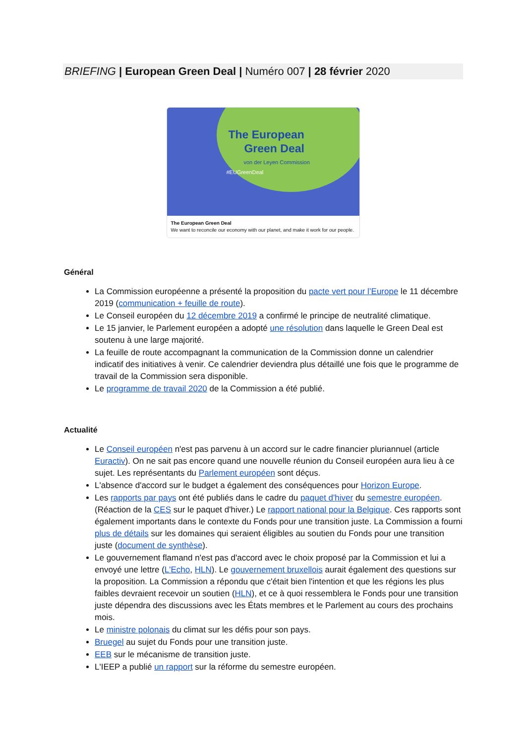BRIEFING | European Green Deal | Numéro 007 | 28 février 2020
The European
Green Deal
von der Leyen Commission
#EUGreenDeal
The European Green Deal
We want to reconcile our economy with our planet, and make it work for our people.
Général
La Commission européenne a présenté la proposition du pacte vert pour l’Europe le 11 décembre 2019 (communication + feuille de route).
Le Conseil européen du 12 décembre 2019 a confirmé le principe de neutralité climatique.
Le 15 janvier, le Parlement européen a adopté une résolution dans laquelle le Green Deal est soutenu à une large majorité.
La feuille de route accompagnant la communication de la Commission donne un calendrier indicatif des initiatives à venir. Ce calendrier deviendra plus détaillé une fois que le programme de travail de la Commission sera disponible.
Le programme de travail 2020 de la Commission a été publié.
Actualité
Le Conseil européen n'est pas parvenu à un accord sur le cadre financier pluriannuel (article Euractiv). On ne sait pas encore quand une nouvelle réunion du Conseil européen aura lieu à ce sujet. Les représentants du Parlement européen sont déçus.
L'absence d'accord sur le budget a également des conséquences pour Horizon Europe.
Les rapports par pays ont été publiés dans le cadre du paquet d'hiver du semestre européen. (Réaction de la CES sur le paquet d'hiver.) Le rapport national pour la Belgique. Ces rapports sont également importants dans le contexte du Fonds pour une transition juste. La Commission a fourni plus de détails sur les domaines qui seraient éligibles au soutien du Fonds pour une transition juste (document de synthèse).
Le gouvernement flamand n'est pas d'accord avec le choix proposé par la Commission et lui a envoyé une lettre (L'Echo, HLN). Le gouvernement bruxellois aurait également des questions sur la proposition. La Commission a répondu que c'était bien l'intention et que les régions les plus faibles devraient recevoir un soutien (HLN), et ce à quoi ressemblera le Fonds pour une transition juste dépendra des discussions avec les États membres et le Parlement au cours des prochains mois.
Le ministre polonais du climat sur les défis pour son pays.
Bruegel au sujet du Fonds pour une transition juste.
EEB sur le mécanisme de transition juste.
L'IEEP a publié un rapport sur la réforme du semestre européen.